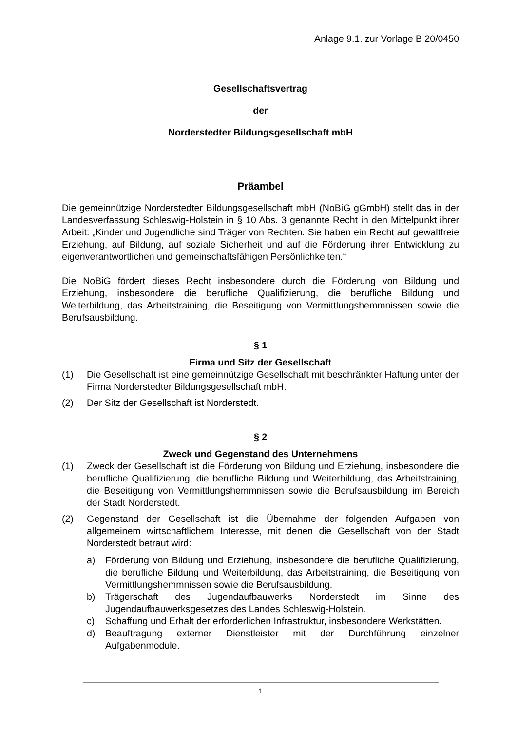Anlage 9.1. zur Vorlage B 20/0450
Gesellschaftsvertrag
der
Norderstedter Bildungsgesellschaft mbH
Präambel
Die gemeinnützige Norderstedter Bildungsgesellschaft mbH (NoBiG gGmbH) stellt das in der Landesverfassung Schleswig-Holstein in § 10 Abs. 3 genannte Recht in den Mittelpunkt ihrer Arbeit: „Kinder und Jugendliche sind Träger von Rechten. Sie haben ein Recht auf gewaltfreie Erziehung, auf Bildung, auf soziale Sicherheit und auf die Förderung ihrer Entwicklung zu eigenverantwortlichen und gemeinschaftsfähigen Persönlichkeiten.“
Die NoBiG fördert dieses Recht insbesondere durch die Förderung von Bildung und Erziehung, insbesondere die berufliche Qualifizierung, die berufliche Bildung und Weiterbildung, das Arbeitstraining, die Beseitigung von Vermittlungshemmnissen sowie die Berufsausbildung.
§ 1
Firma und Sitz der Gesellschaft
(1) Die Gesellschaft ist eine gemeinnützige Gesellschaft mit beschränkter Haftung unter der Firma Norderstedter Bildungsgesellschaft mbH.
(2) Der Sitz der Gesellschaft ist Norderstedt.
§ 2
Zweck und Gegenstand des Unternehmens
(1) Zweck der Gesellschaft ist die Förderung von Bildung und Erziehung, insbesondere die berufliche Qualifizierung, die berufliche Bildung und Weiterbildung, das Arbeitstraining, die Beseitigung von Vermittlungshemmnissen sowie die Berufsausbildung im Bereich der Stadt Norderstedt.
(2) Gegenstand der Gesellschaft ist die Übernahme der folgenden Aufgaben von allgemeinem wirtschaftlichem Interesse, mit denen die Gesellschaft von der Stadt Norderstedt betraut wird:
a) Förderung von Bildung und Erziehung, insbesondere die berufliche Qualifizierung, die berufliche Bildung und Weiterbildung, das Arbeitstraining, die Beseitigung von Vermittlungshemmnissen sowie die Berufsausbildung.
b) Trägerschaft des Jugendaufbauwerks Norderstedt im Sinne des Jugendaufbauwerksgesetzes des Landes Schleswig-Holstein.
c) Schaffung und Erhalt der erforderlichen Infrastruktur, insbesondere Werkstätten.
d) Beauftragung externer Dienstleister mit der Durchführung einzelner Aufgabenmodule.
1